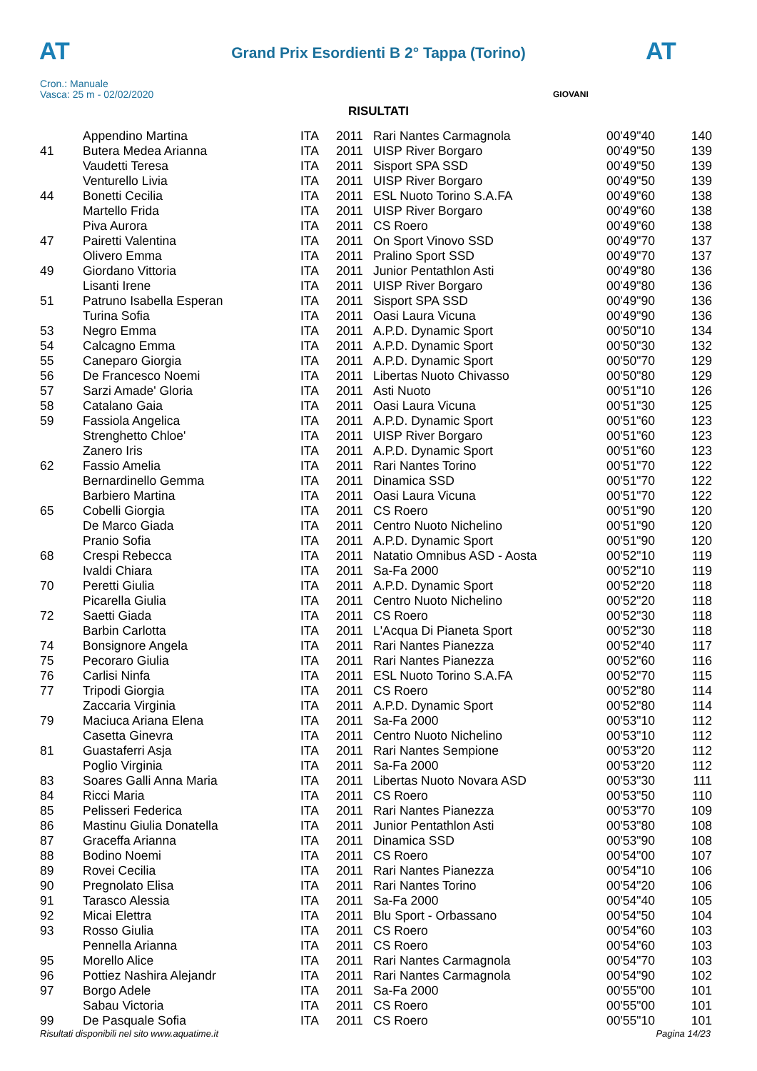AT
Grand Prix Esordienti B 2° Tappa (Torino) AT
Cron.: Manuale
Vasca: 25 m - 02/02/2020
GIOVANI
RISULTATI
| | Appendino Martina | ITA | 2011 | Rari Nantes Carmagnola | 00'49"40 | 140 |
| 41 | Butera Medea Arianna | ITA | 2011 | UISP River Borgaro | 00'49"50 | 139 |
| | Vaudetti Teresa | ITA | 2011 | Sisport SPA SSD | 00'49"50 | 139 |
| | Venturello Livia | ITA | 2011 | UISP River Borgaro | 00'49"50 | 139 |
| 44 | Bonetti Cecilia | ITA | 2011 | ESL Nuoto Torino S.A.FA | 00'49"60 | 138 |
| | Martello Frida | ITA | 2011 | UISP River Borgaro | 00'49"60 | 138 |
| | Piva Aurora | ITA | 2011 | CS Roero | 00'49"60 | 138 |
| 47 | Pairetti Valentina | ITA | 2011 | On Sport Vinovo SSD | 00'49"70 | 137 |
| | Olivero Emma | ITA | 2011 | Pralino Sport SSD | 00'49"70 | 137 |
| 49 | Giordano Vittoria | ITA | 2011 | Junior Pentathlon Asti | 00'49"80 | 136 |
| | Lisanti Irene | ITA | 2011 | UISP River Borgaro | 00'49"80 | 136 |
| 51 | Patruno Isabella Esperan | ITA | 2011 | Sisport SPA SSD | 00'49"90 | 136 |
| | Turina Sofia | ITA | 2011 | Oasi Laura Vicuna | 00'49"90 | 136 |
| 53 | Negro Emma | ITA | 2011 | A.P.D. Dynamic Sport | 00'50"10 | 134 |
| 54 | Calcagno Emma | ITA | 2011 | A.P.D. Dynamic Sport | 00'50"30 | 132 |
| 55 | Caneparo Giorgia | ITA | 2011 | A.P.D. Dynamic Sport | 00'50"70 | 129 |
| 56 | De Francesco Noemi | ITA | 2011 | Libertas Nuoto Chivasso | 00'50"80 | 129 |
| 57 | Sarzi Amade' Gloria | ITA | 2011 | Asti Nuoto | 00'51"10 | 126 |
| 58 | Catalano Gaia | ITA | 2011 | Oasi Laura Vicuna | 00'51"30 | 125 |
| 59 | Fassiola Angelica | ITA | 2011 | A.P.D. Dynamic Sport | 00'51"60 | 123 |
| | Strenghetto Chloe' | ITA | 2011 | UISP River Borgaro | 00'51"60 | 123 |
| | Zanero Iris | ITA | 2011 | A.P.D. Dynamic Sport | 00'51"60 | 123 |
| 62 | Fassio Amelia | ITA | 2011 | Rari Nantes Torino | 00'51"70 | 122 |
| | Bernardinello Gemma | ITA | 2011 | Dinamica SSD | 00'51"70 | 122 |
| | Barbiero Martina | ITA | 2011 | Oasi Laura Vicuna | 00'51"70 | 122 |
| 65 | Cobelli Giorgia | ITA | 2011 | CS Roero | 00'51"90 | 120 |
| | De Marco Giada | ITA | 2011 | Centro Nuoto Nichelino | 00'51"90 | 120 |
| | Pranio Sofia | ITA | 2011 | A.P.D. Dynamic Sport | 00'51"90 | 120 |
| 68 | Crespi Rebecca | ITA | 2011 | Natatio Omnibus ASD - Aosta | 00'52"10 | 119 |
| | Ivaldi Chiara | ITA | 2011 | Sa-Fa 2000 | 00'52"10 | 119 |
| 70 | Peretti Giulia | ITA | 2011 | A.P.D. Dynamic Sport | 00'52"20 | 118 |
| | Picarella Giulia | ITA | 2011 | Centro Nuoto Nichelino | 00'52"20 | 118 |
| 72 | Saetti Giada | ITA | 2011 | CS Roero | 00'52"30 | 118 |
| | Barbin Carlotta | ITA | 2011 | L'Acqua Di Pianeta Sport | 00'52"30 | 118 |
| 74 | Bonsignore Angela | ITA | 2011 | Rari Nantes Pianezza | 00'52"40 | 117 |
| 75 | Pecoraro Giulia | ITA | 2011 | Rari Nantes Pianezza | 00'52"60 | 116 |
| 76 | Carlisi Ninfa | ITA | 2011 | ESL Nuoto Torino S.A.FA | 00'52"70 | 115 |
| 77 | Tripodi Giorgia | ITA | 2011 | CS Roero | 00'52"80 | 114 |
| | Zaccaria Virginia | ITA | 2011 | A.P.D. Dynamic Sport | 00'52"80 | 114 |
| 79 | Maciuca Ariana Elena | ITA | 2011 | Sa-Fa 2000 | 00'53"10 | 112 |
| | Casetta Ginevra | ITA | 2011 | Centro Nuoto Nichelino | 00'53"10 | 112 |
| 81 | Guastaferri Asja | ITA | 2011 | Rari Nantes Sempione | 00'53"20 | 112 |
| | Poglio Virginia | ITA | 2011 | Sa-Fa 2000 | 00'53"20 | 112 |
| 83 | Soares Galli Anna Maria | ITA | 2011 | Libertas Nuoto Novara ASD | 00'53"30 | 111 |
| 84 | Ricci Maria | ITA | 2011 | CS Roero | 00'53"50 | 110 |
| 85 | Pelisseri Federica | ITA | 2011 | Rari Nantes Pianezza | 00'53"70 | 109 |
| 86 | Mastinu Giulia Donatella | ITA | 2011 | Junior Pentathlon Asti | 00'53"80 | 108 |
| 87 | Graceffa Arianna | ITA | 2011 | Dinamica SSD | 00'53"90 | 108 |
| 88 | Bodino Noemi | ITA | 2011 | CS Roero | 00'54"00 | 107 |
| 89 | Rovei Cecilia | ITA | 2011 | Rari Nantes Pianezza | 00'54"10 | 106 |
| 90 | Pregnolato Elisa | ITA | 2011 | Rari Nantes Torino | 00'54"20 | 106 |
| 91 | Tarasco Alessia | ITA | 2011 | Sa-Fa 2000 | 00'54"40 | 105 |
| 92 | Micai Elettra | ITA | 2011 | Blu Sport - Orbassano | 00'54"50 | 104 |
| 93 | Rosso Giulia | ITA | 2011 | CS Roero | 00'54"60 | 103 |
| | Pennella Arianna | ITA | 2011 | CS Roero | 00'54"60 | 103 |
| 95 | Morello Alice | ITA | 2011 | Rari Nantes Carmagnola | 00'54"70 | 103 |
| 96 | Pottiez Nashira Alejandr | ITA | 2011 | Rari Nantes Carmagnola | 00'54"90 | 102 |
| 97 | Borgo Adele | ITA | 2011 | Sa-Fa 2000 | 00'55"00 | 101 |
| | Sabau Victoria | ITA | 2011 | CS Roero | 00'55"00 | 101 |
| 99 | De Pasquale Sofia | ITA | 2011 | CS Roero | 00'55"10 | 101 |
Risultati disponibili nel sito www.aquatime.it Pagina 14/23